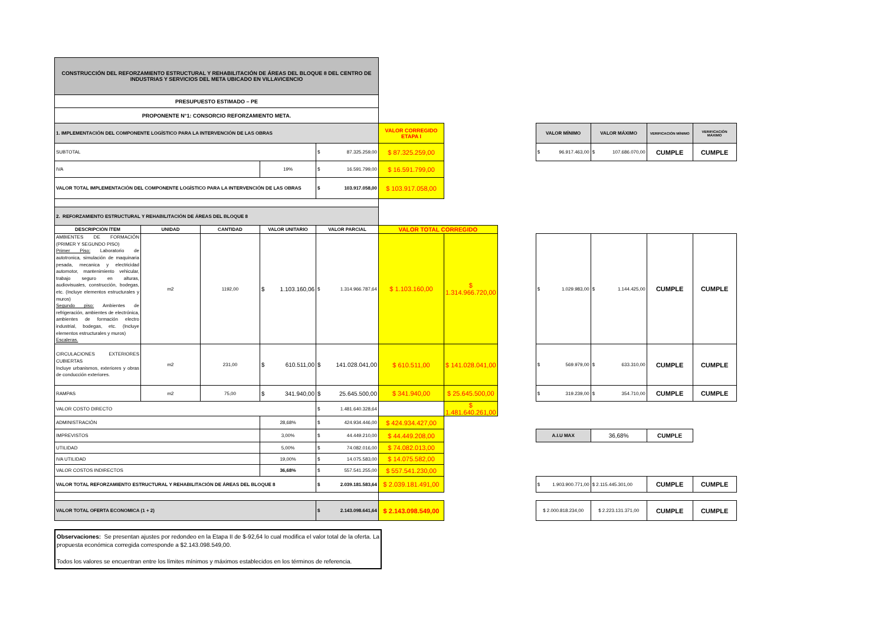| CONSTRUCCIÓN DEL REFORZAMIENTO ESTRUCTURAL Y REHABILITACIÓN DE ÁREAS DEL BLOQUE 8 DEL CENTRO DE INDUSTRIAS Y SERVICIOS DEL META UBICADO EN VILLAVICENCIO | | | | | | | | | | | |
| PRESUPUESTO ESTIMADO – PE | | | | | | | | | | | |
| PROPONENTE N°1: CONSORCIO REFORZAMIENTO META. | | | | | | | | | | | |
| 1. IMPLEMENTACIÓN DEL COMPONENTE LOGÍSTICO PARA LA INTERVENCIÓN DE LAS OBRAS | | | | | VALOR CORREGIDO ETAPA I | | | VALOR MÍNIMO | VALOR MÁXIMO | VERIFICACIÓN MÍNIMO | VERIFICACIÓN MÁXIMO |
| SUBTOTAL | | | | $ 87.325.259,00 | $ 87.325.259,00 | | | $ 96.917.463,00 | $ 107.686.070,00 | CUMPLE | CUMPLE |
| IVA | | | 19% | $ 16.591.799,00 | $ 16.591.799,00 | | | | | | |
| VALOR TOTAL IMPLEMENTACIÓN DEL COMPONENTE LOGÍSTICO PARA LA INTERVENCIÓN DE LAS OBRAS | | | | $ 103.917.058,00 | $ 103.917.058,00 | | | | | | |
| 2. REFORZAMIENTO ESTRUCTURAL Y REHABILITACIÓN DE ÁREAS DEL BLOQUE 8 | | | | | | | | | | | |
| DESCRIPCIÓN ÍTEM | UNIDAD | CANTIDAD | VALOR UNITARIO | VALOR PARCIAL | VALOR TOTAL CORREGIDO | | | | | | |
| AMBIENTES DE FORMACIÓN (PRIMER Y SEGUNDO PISO) Primer Piso: Laboratorio de autotronica, simulación de maquinaria pesada, mecanica y electricidad automotor, mantenimiento vehicular, trabajo seguro en alturas, audiovisuales, construcción, bodegas, etc. (Incluye elementos estructurales y muros) Segundo piso: Ambientes de refrigeración, ambientes de electrónica, ambientes de formación electro industrial, bodegas, etc. (Incluye elementos estructurales y muros) Escaleras. | m2 | 1192,00 | $ 1.103.160,06 | $ 1.314.966.787,64 | $ 1.103.160,00 | $ 1.314.966.720,00 | | $ 1.029.983,00 | $ 1.144.425,00 | CUMPLE | CUMPLE |
| CIRCULACIONES EXTERIORES CUBIERTAS Incluye urbanismos, exteriores y obras de conducción exteriores. | m2 | 231,00 | $ 610.511,00 | $ 141.028.041,00 | $ 610.511,00 | $ 141.028.041,00 | | $ 569.979,00 | $ 633.310,00 | CUMPLE | CUMPLE |
| RAMPAS | m2 | 75,00 | $ 341.940,00 | $ 25.645.500,00 | $ 341.940,00 | $ 25.645.500,00 | | $ 319.239,00 | $ 354.710,00 | CUMPLE | CUMPLE |
| VALOR COSTO DIRECTO | | | | $ 1.481.640.328,64 | | $ 1.481.640.261,00 | | | | | |
| ADMINISTRACIÓN | | | 28,68% | $ 424.934.446,00 | $ 424.934.427,00 | | | | | | |
| IMPREVISTOS | | | 3,00% | $ 44.449.210,00 | $ 44.449.208,00 | | | A.I.U MAX | 36,68% | CUMPLE | |
| UTILIDAD | | | 5,00% | $ 74.082.016,00 | $ 74.082.013,00 | | | | | | |
| IVA UTILIDAD | | | 19,00% | $ 14.075.583,00 | $ 14.075.582,00 | | | | | | |
| VALOR COSTOS INDIRECTOS | | | 36,68% | $ 557.541.255,00 | $ 557.541.230,00 | | | | | | |
| VALOR TOTAL REFORZAMIENTO ESTRUCTURAL Y REHABILITACIÓN DE ÁREAS DEL BLOQUE 8 | | | | $ 2.039.181.583,64 | $ 2.039.181.491,00 | | | $ 1.903.900.771,00 | $ 2.115.445.301,00 | CUMPLE | CUMPLE |
| VALOR TOTAL OFERTA ECONOMICA (1 + 2) | | | | $ 2.143.098.641,64 | $ 2.143.098.549,00 | | | $ 2.000.818.234,00 | $ 2.223.131.371,00 | CUMPLE | CUMPLE |
Observaciones: Se presentan ajustes por redondeo en la Etapa II de $-92,64 lo cual modifica el valor total de la oferta. La propuesta económica corregida corresponde a $2.143.098.549,00.
Todos los valores se encuentran entre los límites mínimos y máximos establecidos en los términos de referencia.